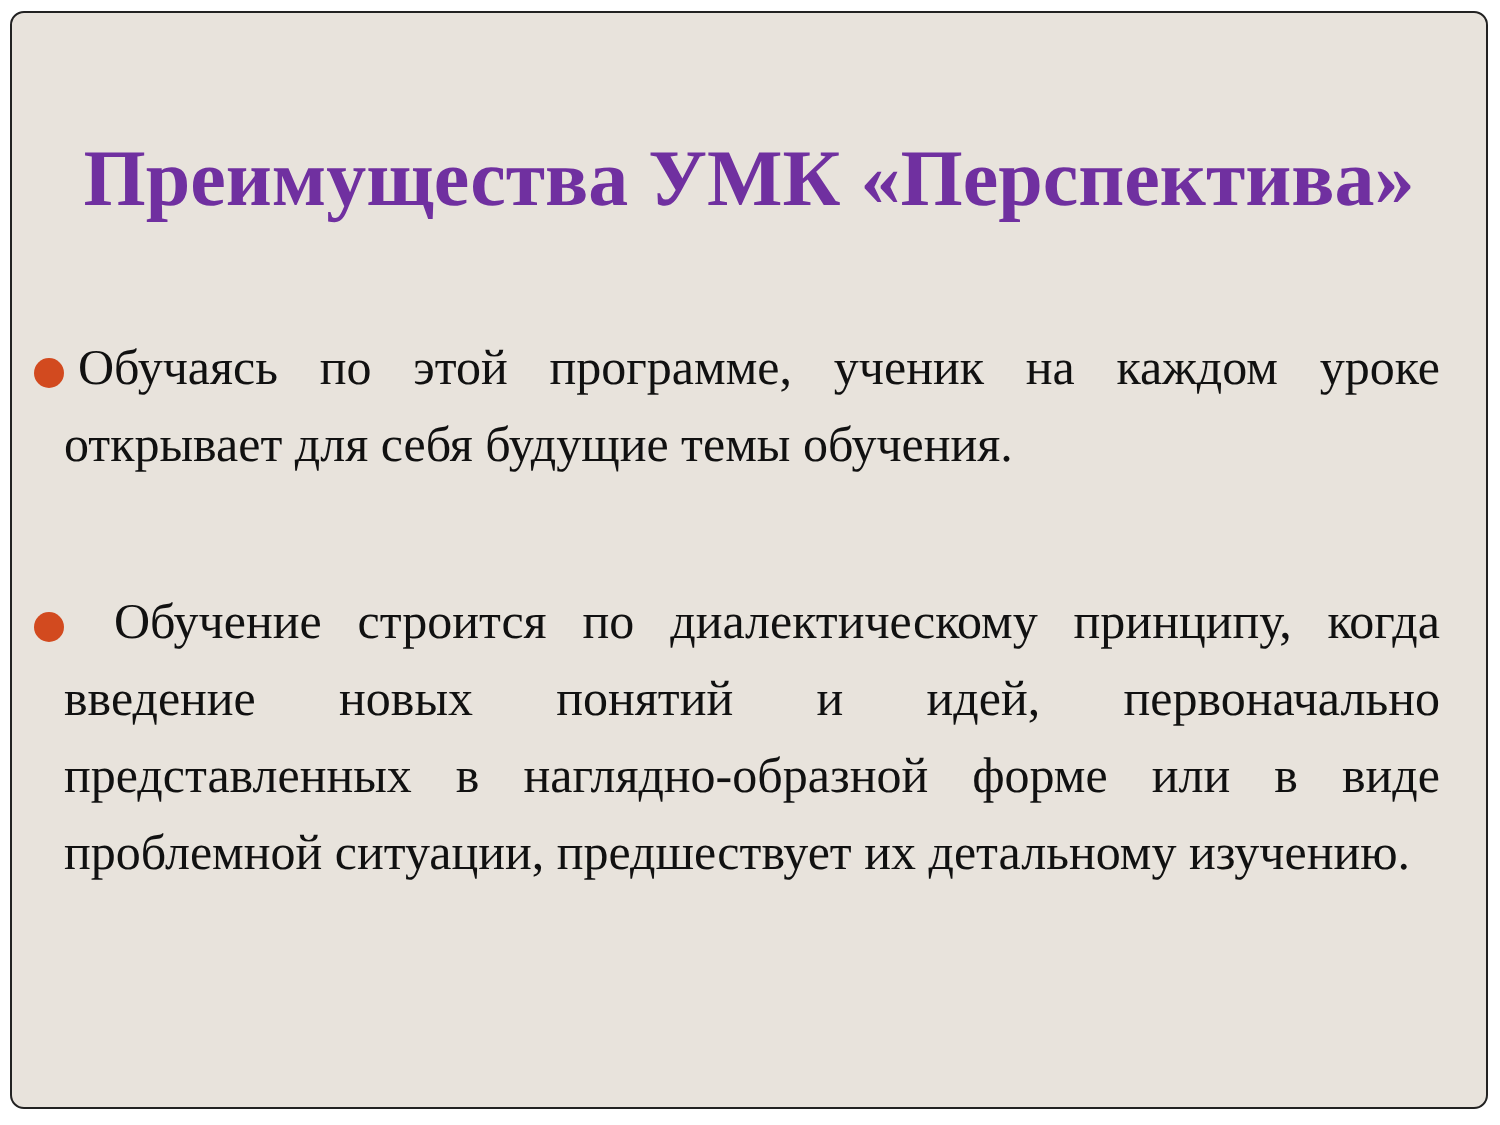Преимущества УМК «Перспектива»
Обучаясь по этой программе, ученик на каждом уроке открывает для себя будущие темы обучения.
Обучение строится по диалектическому принципу, когда введение новых понятий и идей, первоначально представленных в наглядно-образной форме или в виде проблемной ситуации, предшествует их детальному изучению.